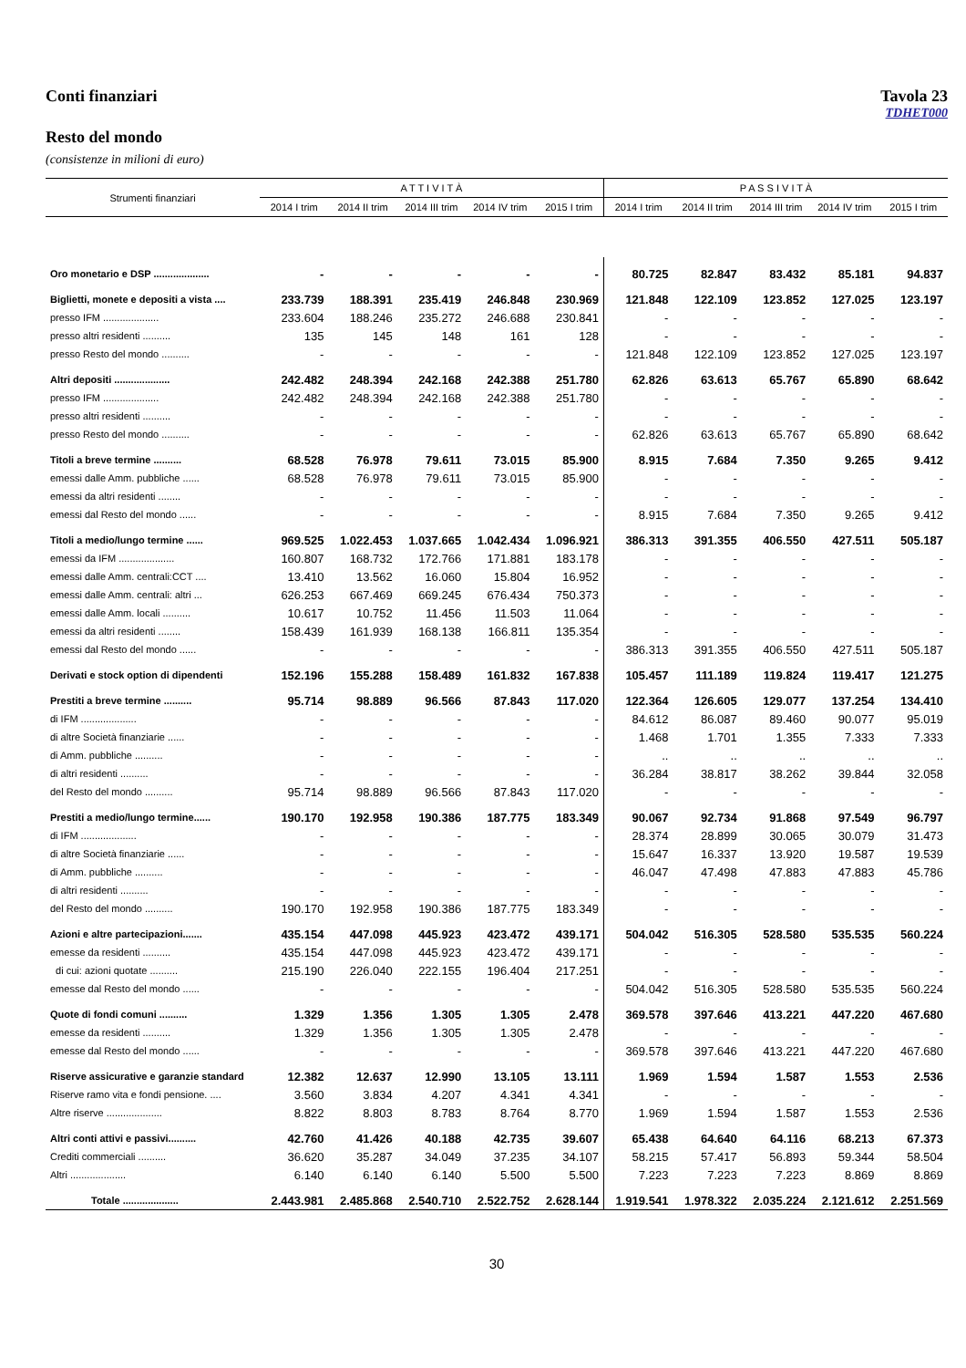Conti finanziari Tavola 23
TDHET000
Resto del mondo
(consistenze in milioni di euro)
| Strumenti finanziari | A T T I V I T À | | | | | P A S S I V I T À | | | | |
| --- | --- | --- | --- | --- | --- | --- | --- | --- | --- | --- |
| | 2014 I trim | 2014 II trim | 2014 III trim | 2014 IV trim | 2015 I trim | 2014 I trim | 2014 II trim | 2014 III trim | 2014 IV trim | 2015 I trim |
| Oro monetario e DSP .................... | - | - | - | - | - | 80.725 | 82.847 | 83.432 | 85.181 | 94.837 |
| Biglietti, monete e depositi a vista .... | 233.739 | 188.391 | 235.419 | 246.848 | 230.969 | 121.848 | 122.109 | 123.852 | 127.025 | 123.197 |
| presso IFM .................... | 233.604 | 188.246 | 235.272 | 246.688 | 230.841 | - | - | - | - | - |
| presso altri residenti .......... | 135 | 145 | 148 | 161 | 128 | - | - | - | - | - |
| presso Resto del mondo .......... | - | - | - | - | - | 121.848 | 122.109 | 123.852 | 127.025 | 123.197 |
| Altri depositi .................... | 242.482 | 248.394 | 242.168 | 242.388 | 251.780 | 62.826 | 63.613 | 65.767 | 65.890 | 68.642 |
| presso IFM .................... | 242.482 | 248.394 | 242.168 | 242.388 | 251.780 | - | - | - | - | - |
| presso altri residenti .......... | - | - | - | - | - | - | - | - | - | - |
| presso Resto del mondo .......... | - | - | - | - | - | 62.826 | 63.613 | 65.767 | 65.890 | 68.642 |
| Titoli a breve termine .......... | 68.528 | 76.978 | 79.611 | 73.015 | 85.900 | 8.915 | 7.684 | 7.350 | 9.265 | 9.412 |
| emessi dalle Amm. pubbliche ...... | 68.528 | 76.978 | 79.611 | 73.015 | 85.900 | - | - | - | - | - |
| emessi da altri residenti ........ | - | - | - | - | - | - | - | - | - | - |
| emessi dal Resto del mondo ...... | - | - | - | - | - | 8.915 | 7.684 | 7.350 | 9.265 | 9.412 |
| Titoli a medio/lungo termine ...... | 969.525 | 1.022.453 | 1.037.665 | 1.042.434 | 1.096.921 | 386.313 | 391.355 | 406.550 | 427.511 | 505.187 |
| emessi da IFM .................... | 160.807 | 168.732 | 172.766 | 171.881 | 183.178 | - | - | - | - | - |
| emessi dalle Amm. centrali:CCT .... | 13.410 | 13.562 | 16.060 | 15.804 | 16.952 | - | - | - | - | - |
| emessi dalle Amm. centrali: altri ... | 626.253 | 667.469 | 669.245 | 676.434 | 750.373 | - | - | - | - | - |
| emessi dalle Amm. locali .......... | 10.617 | 10.752 | 11.456 | 11.503 | 11.064 | - | - | - | - | - |
| emessi da altri residenti ........ | 158.439 | 161.939 | 168.138 | 166.811 | 135.354 | - | - | - | - | - |
| emessi dal Resto del mondo ...... | - | - | - | - | - | 386.313 | 391.355 | 406.550 | 427.511 | 505.187 |
| Derivati e stock option di dipendenti | 152.196 | 155.288 | 158.489 | 161.832 | 167.838 | 105.457 | 111.189 | 119.824 | 119.417 | 121.275 |
| Prestiti a breve termine .......... | 95.714 | 98.889 | 96.566 | 87.843 | 117.020 | 122.364 | 126.605 | 129.077 | 137.254 | 134.410 |
| di IFM .................... | - | - | - | - | - | 84.612 | 86.087 | 89.460 | 90.077 | 95.019 |
| di altre Società finanziarie ...... | - | - | - | - | - | 1.468 | 1.701 | 1.355 | 7.333 | 7.333 |
| di Amm. pubbliche .......... | - | - | - | - | - | .. | .. | .. | .. | .. |
| di altri residenti .......... | - | - | - | - | - | 36.284 | 38.817 | 38.262 | 39.844 | 32.058 |
| del Resto del mondo .......... | 95.714 | 98.889 | 96.566 | 87.843 | 117.020 | - | - | - | - | - |
| Prestiti a medio/lungo termine...... | 190.170 | 192.958 | 190.386 | 187.775 | 183.349 | 90.067 | 92.734 | 91.868 | 97.549 | 96.797 |
| di IFM .................... | - | - | - | - | - | 28.374 | 28.899 | 30.065 | 30.079 | 31.473 |
| di altre Società finanziarie ...... | - | - | - | - | - | 15.647 | 16.337 | 13.920 | 19.587 | 19.539 |
| di Amm. pubbliche .......... | - | - | - | - | - | 46.047 | 47.498 | 47.883 | 47.883 | 45.786 |
| di altri residenti .......... | - | - | - | - | - | - | - | - | - | - |
| del Resto del mondo .......... | 190.170 | 192.958 | 190.386 | 187.775 | 183.349 | - | - | - | - | - |
| Azioni e altre partecipazioni....... | 435.154 | 447.098 | 445.923 | 423.472 | 439.171 | 504.042 | 516.305 | 528.580 | 535.535 | 560.224 |
| emesse da residenti .......... | 435.154 | 447.098 | 445.923 | 423.472 | 439.171 | - | - | - | - | - |
| di cui: azioni quotate .......... | 215.190 | 226.040 | 222.155 | 196.404 | 217.251 | - | - | - | - | - |
| emesse dal Resto del mondo ...... | - | - | - | - | - | 504.042 | 516.305 | 528.580 | 535.535 | 560.224 |
| Quote di fondi comuni .......... | 1.329 | 1.356 | 1.305 | 1.305 | 2.478 | 369.578 | 397.646 | 413.221 | 447.220 | 467.680 |
| emesse da residenti .......... | 1.329 | 1.356 | 1.305 | 1.305 | 2.478 | - | - | - | - | - |
| emesse dal Resto del mondo ...... | - | - | - | - | - | 369.578 | 397.646 | 413.221 | 447.220 | 467.680 |
| Riserve assicurative e garanzie standard | 12.382 | 12.637 | 12.990 | 13.105 | 13.111 | 1.969 | 1.594 | 1.587 | 1.553 | 2.536 |
| Riserve ramo vita e fondi pensione. .... | 3.560 | 3.834 | 4.207 | 4.341 | 4.341 | - | - | - | - | - |
| Altre riserve .................... | 8.822 | 8.803 | 8.783 | 8.764 | 8.770 | 1.969 | 1.594 | 1.587 | 1.553 | 2.536 |
| Altri conti attivi e passivi.......... | 42.760 | 41.426 | 40.188 | 42.735 | 39.607 | 65.438 | 64.640 | 64.116 | 68.213 | 67.373 |
| Crediti commerciali .......... | 36.620 | 35.287 | 34.049 | 37.235 | 34.107 | 58.215 | 57.417 | 56.893 | 59.344 | 58.504 |
| Altri .................... | 6.140 | 6.140 | 6.140 | 5.500 | 5.500 | 7.223 | 7.223 | 7.223 | 8.869 | 8.869 |
| Totale .................... | 2.443.981 | 2.485.868 | 2.540.710 | 2.522.752 | 2.628.144 | 1.919.541 | 1.978.322 | 2.035.224 | 2.121.612 | 2.251.569 |
30